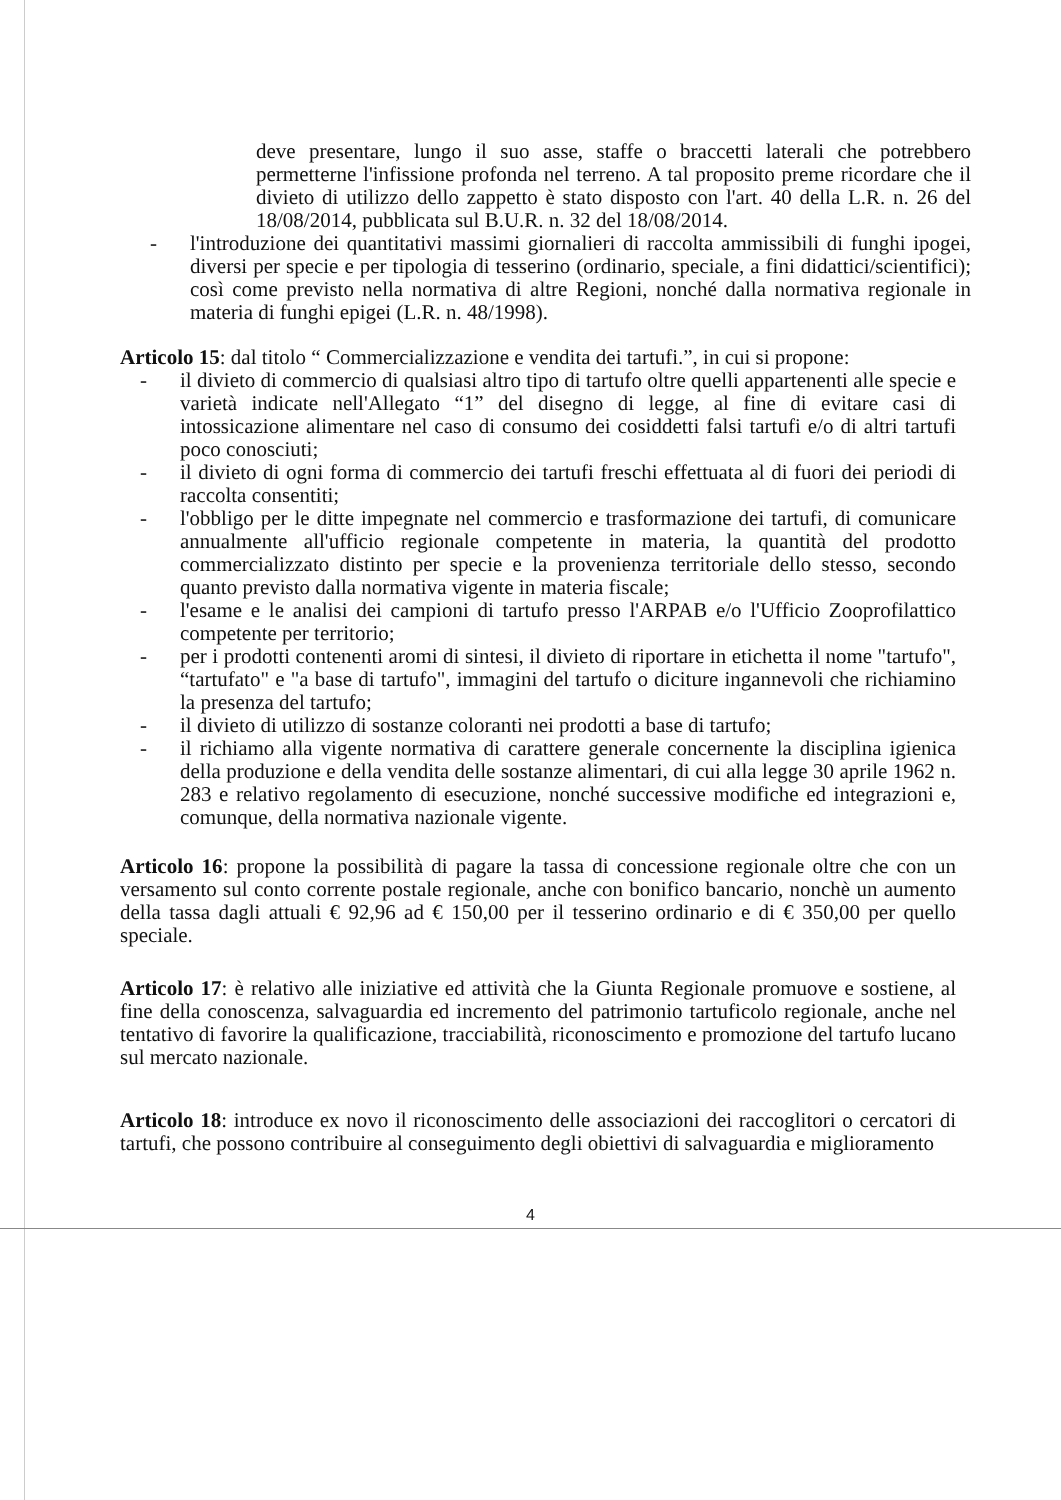deve presentare, lungo il suo asse, staffe o braccetti laterali che potrebbero permetterne l'infissione profonda nel terreno. A tal proposito preme ricordare che il divieto di utilizzo dello zappetto è stato disposto con l'art. 40 della L.R. n. 26 del 18/08/2014, pubblicata sul B.U.R. n. 32 del 18/08/2014.
- l'introduzione dei quantitativi massimi giornalieri di raccolta ammissibili di funghi ipogei, diversi per specie e per tipologia di tesserino (ordinario, speciale, a fini didattici/scientifici); così come previsto nella normativa di altre Regioni, nonché dalla normativa regionale in materia di funghi epigei (L.R. n. 48/1998).
Articolo 15: dal titolo “ Commercializzazione e vendita dei tartufi.”, in cui si propone:
- il divieto di commercio di qualsiasi altro tipo di tartufo oltre quelli appartenenti alle specie e varietà indicate nell'Allegato “1” del disegno di legge, al fine di evitare casi di intossicazione alimentare nel caso di consumo dei cosiddetti falsi tartufi e/o di altri tartufi poco conosciuti;
- il divieto di ogni forma di commercio dei tartufi freschi effettuata al di fuori dei periodi di raccolta consentiti;
- l'obbligo per le ditte impegnate nel commercio e trasformazione dei tartufi, di comunicare annualmente all'ufficio regionale competente in materia, la quantità del prodotto commercializzato distinto per specie e la provenienza territoriale dello stesso, secondo quanto previsto dalla normativa vigente in materia fiscale;
- l'esame e le analisi dei campioni di tartufo presso l'ARPAB e/o l'Ufficio Zooprofilattico competente per territorio;
- per i prodotti contenenti aromi di sintesi, il divieto di riportare in etichetta il nome "tartufo", “tartufato" e "a base di tartufo", immagini del tartufo o diciture ingannevoli che richiamino la presenza del tartufo;
- il divieto di utilizzo di sostanze coloranti nei prodotti a base di tartufo;
- il richiamo alla vigente normativa di carattere generale concernente la disciplina igienica della produzione e della vendita delle sostanze alimentari, di cui alla legge 30 aprile 1962 n. 283 e relativo regolamento di esecuzione, nonché successive modifiche ed integrazioni e, comunque, della normativa nazionale vigente.
Articolo 16: propone la possibilità di pagare la tassa di concessione regionale oltre che con un versamento sul conto corrente postale regionale, anche con bonifico bancario, nonchè un aumento della tassa dagli attuali € 92,96 ad € 150,00 per il tesserino ordinario e di € 350,00 per quello speciale.
Articolo 17: è relativo alle iniziative ed attività che la Giunta Regionale promuove e sostiene, al fine della conoscenza, salvaguardia ed incremento del patrimonio tartuficolo regionale, anche nel tentativo di favorire la qualificazione, tracciabilità, riconoscimento e promozione del tartufo lucano sul mercato nazionale.
Articolo 18: introduce ex novo il riconoscimento delle associazioni dei raccoglitori o cercatori di tartufi, che possono contribuire al conseguimento degli obiettivi di salvaguardia e miglioramento
4